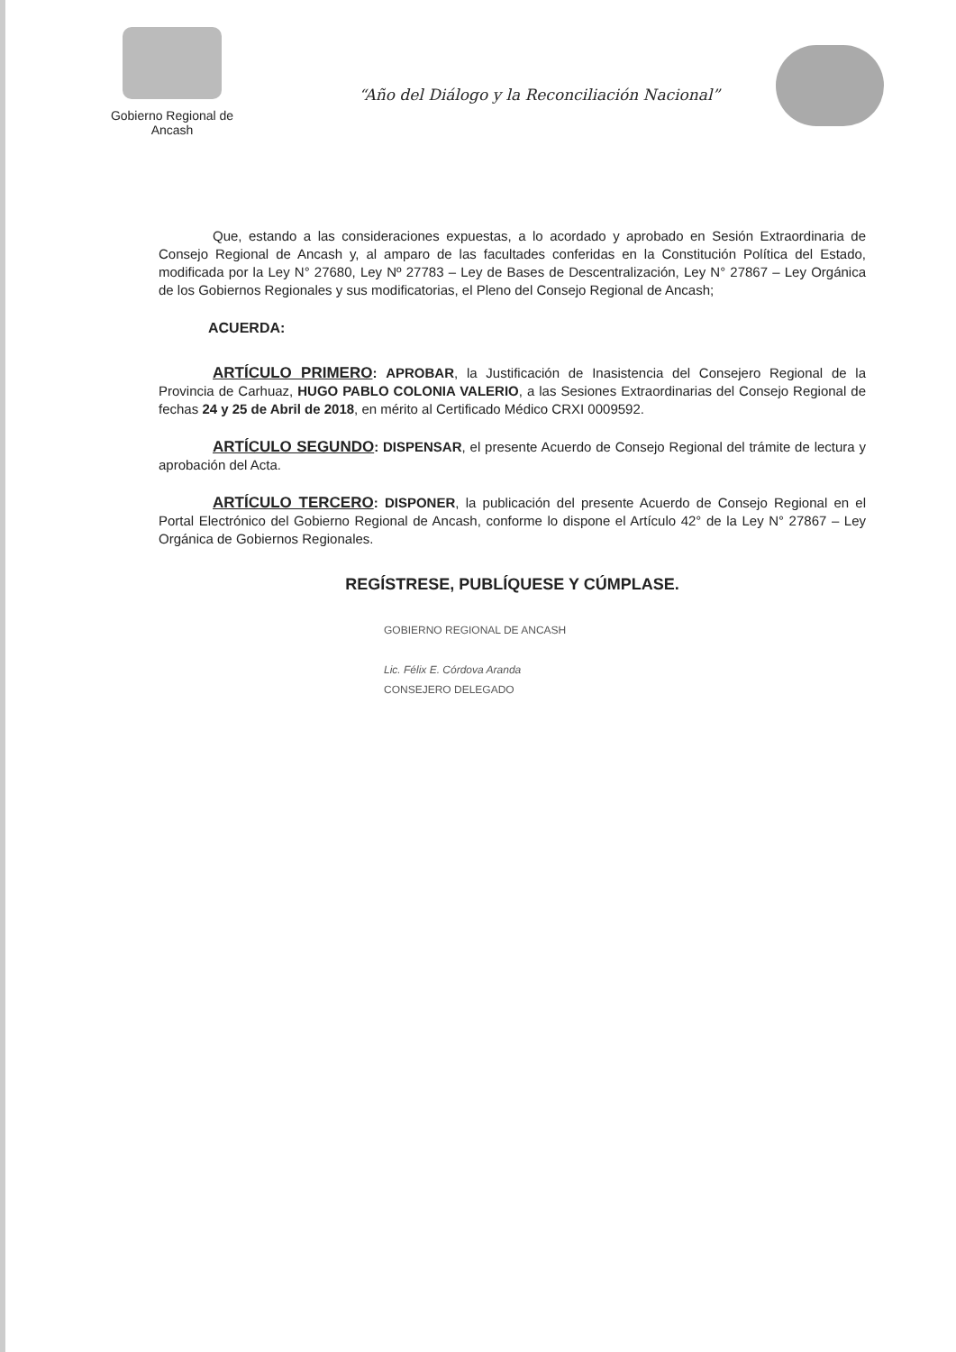Gobierno Regional de
Ancash
“Año del Diálogo y la Reconciliación Nacional”
Que, estando a las consideraciones expuestas, a lo acordado y aprobado en Sesión Extraordinaria de Consejo Regional de Ancash y, al amparo de las facultades conferidas en la Constitución Política del Estado, modificada por la Ley N° 27680, Ley Nº 27783 – Ley de Bases de Descentralización, Ley N° 27867 – Ley Orgánica de los Gobiernos Regionales y sus modificatorias, el Pleno del Consejo Regional de Ancash;
ACUERDA:
ARTÍCULO PRIMERO: APROBAR, la Justificación de Inasistencia del Consejero Regional de la Provincia de Carhuaz, HUGO PABLO COLONIA VALERIO, a las Sesiones Extraordinarias del Consejo Regional de fechas 24 y 25 de Abril de 2018, en mérito al Certificado Médico CRXI 0009592.
ARTÍCULO SEGUNDO: DISPENSAR, el presente Acuerdo de Consejo Regional del trámite de lectura y aprobación del Acta.
ARTÍCULO TERCERO: DISPONER, la publicación del presente Acuerdo de Consejo Regional en el Portal Electrónico del Gobierno Regional de Ancash, conforme lo dispone el Artículo 42° de la Ley N° 27867 – Ley Orgánica de Gobiernos Regionales.
REGÍSTRESE, PUBLÍQUESE Y CÚMPLASE.
GOBIERNO REGIONAL DE ANCASH
Lic. Félix E. Córdova Aranda
CONSEJERO DELEGADO